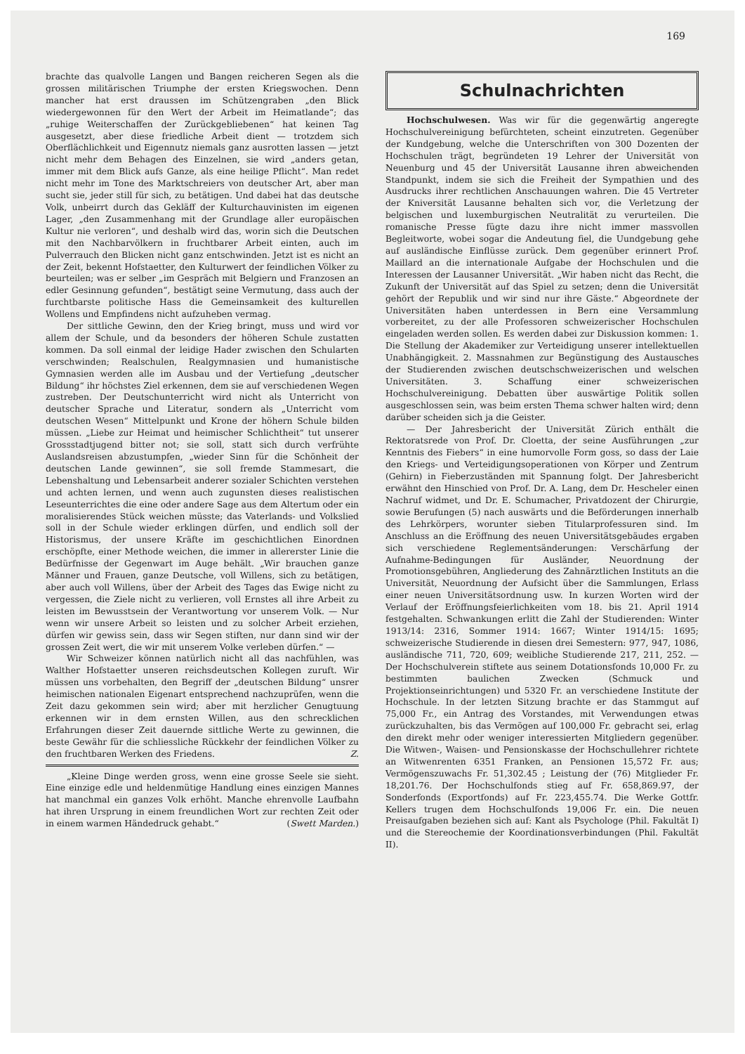169
brachte das qualvolle Langen und Bangen reicheren Segen als die grossen militärischen Triumphe der ersten Kriegswochen. Denn mancher hat erst draussen im Schützengraben „den Blick wiedergewonnen für den Wert der Arbeit im Heimatlande“; das „ruhige Weiterschaffen der Zurückgebliebenen“ hat keinen Tag ausgesetzt, aber diese friedliche Arbeit dient — trotzdem sich Oberflächlichkeit und Eigennutz niemals ganz ausrotten lassen — jetzt nicht mehr dem Behagen des Einzelnen, sie wird „anders getan, immer mit dem Blick aufs Ganze, als eine heilige Pflicht“. Man redet nicht mehr im Tone des Marktschreiers von deutscher Art, aber man sucht sie, jeder still für sich, zu betätigen. Und dabei hat das deutsche Volk, unbeirrt durch das Gekläff der Kulturchauvinisten im eigenen Lager, „den Zusammenhang mit der Grundlage aller europäischen Kultur nie verloren“, und deshalb wird das, worin sich die Deutschen mit den Nachbarvölkern in fruchtbarer Arbeit einten, auch im Pulverrauch den Blicken nicht ganz entschwinden. Jetzt ist es nicht an der Zeit, bekennt Hofstaetter, den Kulturwert der feindlichen Völker zu beurteilen; was er selber „im Gespräch mit Belgiern und Franzosen an edler Gesinnung gefunden“, bestätigt seine Vermutung, dass auch der furchtbarste politische Hass die Gemeinsamkeit des kulturellen Wollens und Empfindens nicht aufzuheben vermag.
Der sittliche Gewinn, den der Krieg bringt, muss und wird vor allem der Schule, und da besonders der höheren Schule zustatten kommen. Da soll einmal der leidige Hader zwischen den Schularten verschwinden; Realschulen, Realgymnasien und humanistische Gymnasien werden alle im Ausbau und der Vertiefung „deutscher Bildung“ ihr höchstes Ziel erkennen, dem sie auf verschiedenen Wegen zustreben. Der Deutschunterricht wird nicht als Unterricht von deutscher Sprache und Literatur, sondern als „Unterricht vom deutschen Wesen“ Mittelpunkt und Krone der höhern Schule bilden müssen. „Liebe zur Heimat und heimischer Schlichtheit“ tut unserer Grossstadtjugend bitter not; sie soll, statt sich durch verfrühte Auslandsreisen abzustumpfen, „wieder Sinn für die Schönheit der deutschen Lande gewinnen“, sie soll fremde Stammesart, die Lebenshaltung und Lebensarbeit anderer sozialer Schichten verstehen und achten lernen, und wenn auch zugunsten dieses realistischen Leseunterrichtes die eine oder andere Sage aus dem Altertum oder ein moralisierendes Stück weichen müsste; das Vaterlands- und Volkslied soll in der Schule wieder erklingen dürfen, und endlich soll der Historismus, der unsere Kräfte im geschichtlichen Einordnen erschöpfte, einer Methode weichen, die immer in allererster Linie die Bedürfnisse der Gegenwart im Auge behält. „Wir brauchen ganze Männer und Frauen, ganze Deutsche, voll Willens, sich zu betätigen, aber auch voll Willens, über der Arbeit des Tages das Ewige nicht zu vergessen, die Ziele nicht zu verlieren, voll Ernstes all ihre Arbeit zu leisten im Bewusstsein der Verantwortung vor unserem Volk. — Nur wenn wir unsere Arbeit so leisten und zu solcher Arbeit erziehen, dürfen wir gewiss sein, dass wir Segen stiften, nur dann sind wir der grossen Zeit wert, die wir mit unserem Volke verleben dürfen.“ —
Wir Schweizer können natürlich nicht all das nachfühlen, was Walther Hofstaetter unseren reichsdeutschen Kollegen zuruft. Wir müssen uns vorbehalten, den Begriff der „deutschen Bildung“ unsrer heimischen nationalen Eigenart entsprechend nachzuprüfen, wenn die Zeit dazu gekommen sein wird; aber mit herzlicher Genugtuung erkennen wir in dem ernsten Willen, aus den schrecklichen Erfahrungen dieser Zeit dauernde sittliche Werte zu gewinnen, die beste Gewähr für die schliessliche Rückkehr der feindlichen Völker zu den fruchtbaren Werken des Friedens. Z.
„Kleine Dinge werden gross, wenn eine grosse Seele sie sieht. Eine einzige edle und heldenmütige Handlung eines einzigen Mannes hat manchmal ein ganzes Volk erhöht. Manche ehrenvolle Laufbahn hat ihren Ursprung in einem freundlichen Wort zur rechten Zeit oder in einem warmen Händedruck gehabt.“ (Swett Marden.)
Schulnachrichten
Hochschulwesen. Was wir für die gegenwärtig angeregte Hochschulvereinigung befürchteten, scheint einzutreten. Gegenüber der Kundgebung, welche die Unterschriften von 300 Dozenten der Hochschulen trägt, begründeten 19 Lehrer der Universität von Neuenburg und 45 der Universität Lausanne ihren abweichenden Standpunkt, indem sie sich die Freiheit der Sympathien und des Ausdrucks ihrer rechtlichen Anschauungen wahren. Die 45 Vertreter der Kniversität Lausanne behalten sich vor, die Verletzung der belgischen und luxemburgischen Neutralität zu verurteilen. Die romanische Presse fügte dazu ihre nicht immer massvollen Begleitworte, wobei sogar die Andeutung fiel, die Uundgebung gehe auf ausländische Einflüsse zurück. Dem gegenüber erinnert Prof. Maillard an die internationale Aufgabe der Hochschulen und die Interessen der Lausanner Universität. „Wir haben nicht das Recht, die Zukunft der Universität auf das Spiel zu setzen; denn die Universität gehört der Republik und wir sind nur ihre Gäste.“ Abgeordnete der Universitäten haben unterdessen in Bern eine Versammlung vorbereitet, zu der alle Professoren schweizerischer Hochschulen eingeladen werden sollen. Es werden dabei zur Diskussion kommen: 1. Die Stellung der Akademiker zur Verteidigung unserer intellektuellen Unabhängigkeit. 2. Massnahmen zur Begünstigung des Austausches der Studierenden zwischen deutschschweizerischen und welschen Universitäten. 3. Schaffung einer schweizerischen Hochschulvereinigung. Debatten über auswärtige Politik sollen ausgeschlossen sein, was beim ersten Thema schwer halten wird; denn darüber scheiden sich ja die Geister.
— Der Jahresbericht der Universität Zürich enthält die Rektoratsrede von Prof. Dr. Cloetta, der seine Ausführungen „zur Kenntnis des Fiebers“ in eine humorvolle Form goss, so dass der Laie den Kriegs- und Verteidigungsoperationen von Körper und Zentrum (Gehirn) in Fieberzuständen mit Spannung folgt. Der Jahresbericht erwähnt den Hinschied von Prof. Dr. A. Lang, dem Dr. Hescheler einen Nachruf widmet, und Dr. E. Schumacher, Privatdozent der Chirurgie, sowie Berufungen (5) nach auswärts und die Beförderungen innerhalb des Lehrkörpers, worunter sieben Titularprofessuren sind. Im Anschluss an die Eröffnung des neuen Universitätsgebäudes ergaben sich verschiedene Reglementsänderungen: Verschärfung der Aufnahme-Bedingungen für Ausländer, Neuordnung der Promotionsgebühren, Angliederung des Zahnärztlichen Instituts an die Universität, Neuordnung der Aufsicht über die Sammlungen, Erlass einer neuen Universitätsordnung usw. In kurzen Worten wird der Verlauf der Eröffnungsfeierlichkeiten vom 18. bis 21. April 1914 festgehalten. Schwankungen erlitt die Zahl der Studierenden: Winter 1913/14: 2316, Sommer 1914: 1667; Winter 1914/15: 1695; schweizerische Studierende in diesen drei Semestern: 977, 947, 1086, ausländische 711, 720, 609; weibliche Studierende 217, 211, 252. — Der Hochschulverein stiftete aus seinem Dotationsfonds 10,000 Fr. zu bestimmten baulichen Zwecken (Schmuck und Projektionseinrichtungen) und 5320 Fr. an verschiedene Institute der Hochschule. In der letzten Sitzung brachte er das Stammgut auf 75,000 Fr., ein Antrag des Vorstandes, mit Verwendungen etwas zurückzuhalten, bis das Vermögen auf 100,000 Fr. gebracht sei, erlag den direkt mehr oder weniger interessierten Mitgliedern gegenüber. Die Witwen-, Waisen- und Pensionskasse der Hochschullehrer richtete an Witwenrenten 6351 Franken, an Pensionen 15,572 Fr. aus; Vermögenszuwachs Fr. 51,302.45 ; Leistung der (76) Mitglieder Fr. 18,201.76. Der Hochschulfonds stieg auf Fr. 658,869.97, der Sonderfonds (Exportfonds) auf Fr. 223,455.74. Die Werke Gottfr. Kellers trugen dem Hochschulfonds 19,006 Fr. ein. Die neuen Preisaufgaben beziehen sich auf: Kant als Psychologe (Phil. Fakultät I) und die Stereochemie der Koordinationsverbindungen (Phil. Fakultät II).